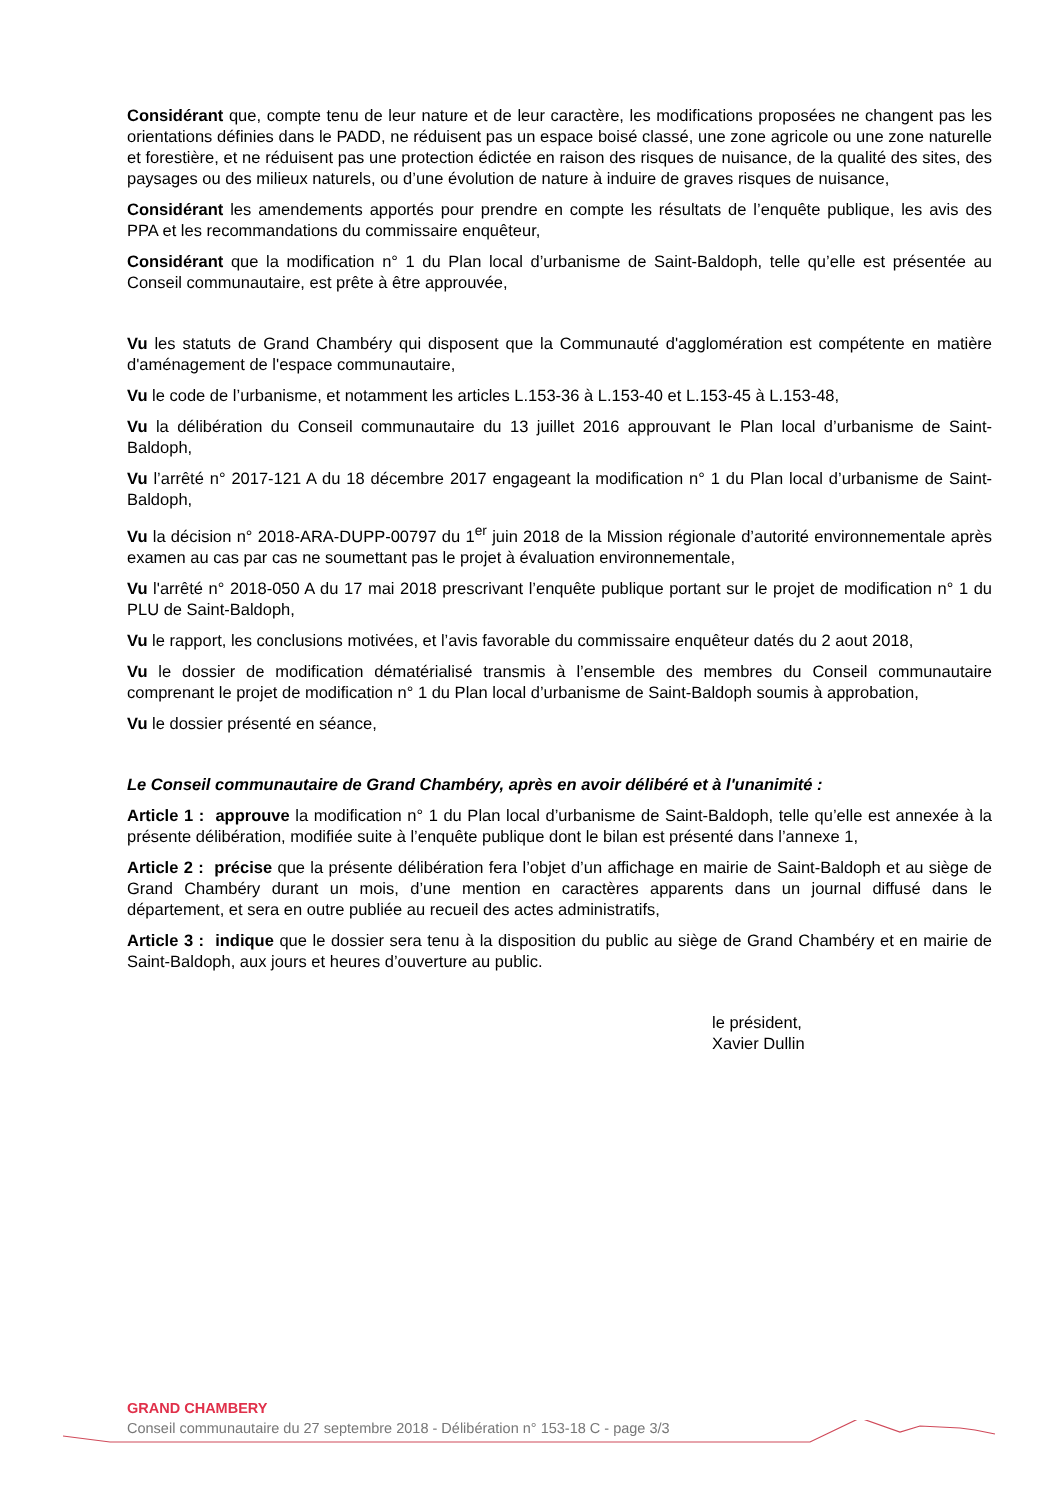Considérant que, compte tenu de leur nature et de leur caractère, les modifications proposées ne changent pas les orientations définies dans le PADD, ne réduisent pas un espace boisé classé, une zone agricole ou une zone naturelle et forestière, et ne réduisent pas une protection édictée en raison des risques de nuisance, de la qualité des sites, des paysages ou des milieux naturels, ou d’une évolution de nature à induire de graves risques de nuisance,
Considérant les amendements apportés pour prendre en compte les résultats de l’enquête publique, les avis des PPA et les recommandations du commissaire enquêteur,
Considérant que la modification n° 1 du Plan local d’urbanisme de Saint-Baldoph, telle qu’elle est présentée au Conseil communautaire, est prête à être approuvée,
Vu les statuts de Grand Chambéry qui disposent que la Communauté d'agglomération est compétente en matière d'aménagement de l'espace communautaire,
Vu le code de l’urbanisme, et notamment les articles L.153-36 à L.153-40 et L.153-45 à L.153-48,
Vu la délibération du Conseil communautaire du 13 juillet 2016 approuvant le Plan local d’urbanisme de Saint-Baldoph,
Vu l’arrêté n° 2017-121 A du 18 décembre 2017 engageant la modification n° 1 du Plan local d’urbanisme de Saint-Baldoph,
Vu la décision n° 2018-ARA-DUPP-00797 du 1<sup>er</sup> juin 2018 de la Mission régionale d’autorité environnementale après examen au cas par cas ne soumettant pas le projet à évaluation environnementale,
Vu l'arrêté n° 2018-050 A du 17 mai 2018 prescrivant l’enquête publique portant sur le projet de modification n° 1 du PLU de Saint-Baldoph,
Vu le rapport, les conclusions motivées, et l’avis favorable du commissaire enquêteur datés du 2 aout 2018,
Vu le dossier de modification dématérialisé transmis à l’ensemble des membres du Conseil communautaire comprenant le projet de modification n° 1 du Plan local d’urbanisme de Saint-Baldoph soumis à approbation,
Vu le dossier présenté en séance,
Le Conseil communautaire de Grand Chambéry, après en avoir délibéré et à l'unanimité :
Article 1 : approuve la modification n° 1 du Plan local d’urbanisme de Saint-Baldoph, telle qu’elle est annexée à la présente délibération, modifiée suite à l’enquête publique dont le bilan est présenté dans l’annexe 1,
Article 2 : précise que la présente délibération fera l’objet d’un affichage en mairie de Saint-Baldoph et au siège de Grand Chambéry durant un mois, d’une mention en caractères apparents dans un journal diffusé dans le département, et sera en outre publiée au recueil des actes administratifs,
Article 3 : indique que le dossier sera tenu à la disposition du public au siège de Grand Chambéry et en mairie de Saint-Baldoph, aux jours et heures d’ouverture au public.
le président,
Xavier Dullin
GRAND CHAMBERY
Conseil communautaire du 27 septembre 2018 - Délibération n° 153-18 C - page 3/3